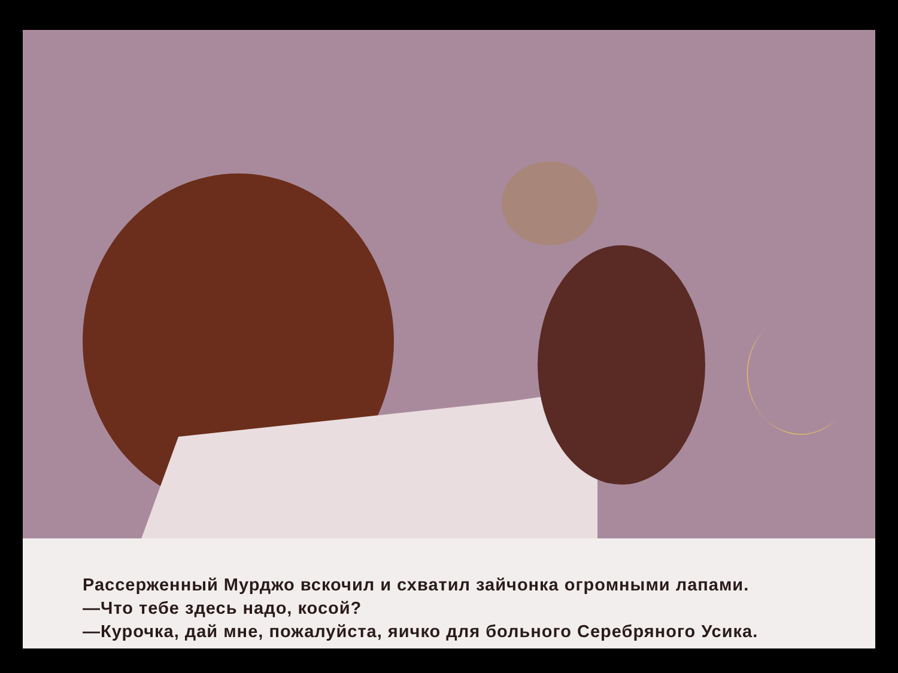Рассерженный Мурджо вскочил и схватил зайчонка огромными лапами.
—Что тебе здесь надо, косой?
—Курочка, дай мне, пожалуйста, яичко для больного Серебряного Усика.